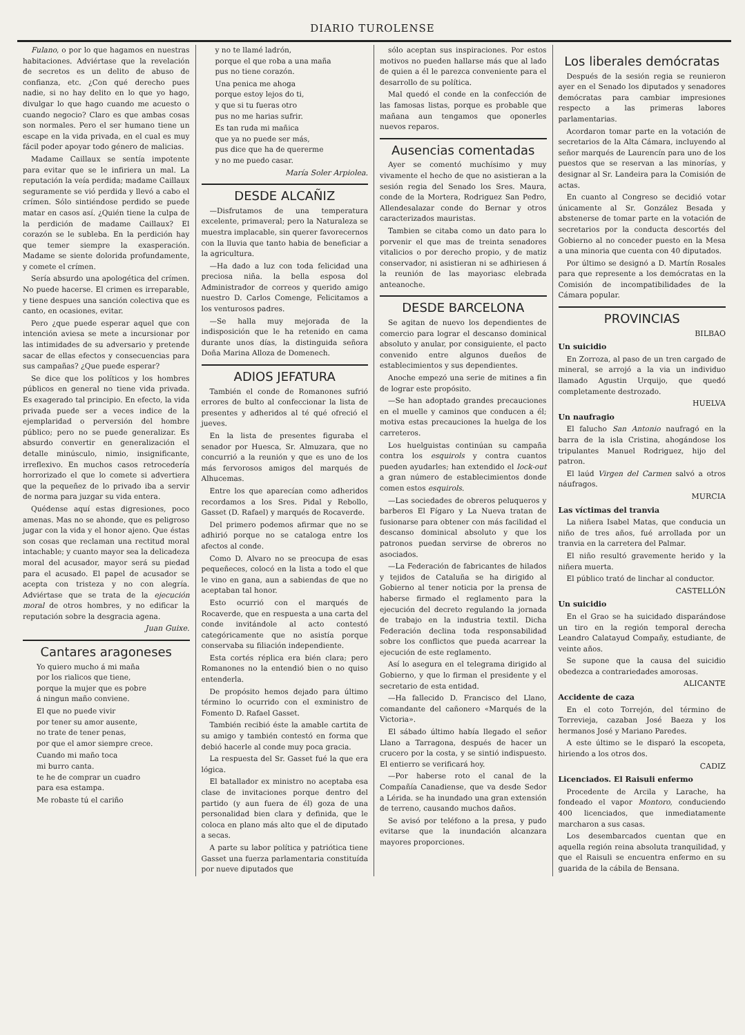DIARIO TUROLENSE
Fulano, o por lo que hagamos en nuestras habitaciones. Adviértase que la revelación de secretos es un delito de abuso de confianza, etc. ¿Con qué derecho pues nadie, si no hay delito en lo que yo hago, divulgar lo que hago cuando me acuesto o cuando negocio? Claro es que ambas cosas son normales. Pero el ser humano tiene un escape en la vida privada, en el cual es muy fácil poder apoyar todo género de malicias.
Madame Caillaux se sentía impotente para evitar que se le infiriera un mal. La reputación la veía perdida; madame Caillaux seguramente se vió perdida y llevó a cabo el crímen. Sólo sintiéndose perdido se puede matar en casos así. ¿Quién tiene la culpa de la perdición de madame Caillaux? El corazón se le subleba. En la perdición hay que temer siempre la exasperación. Madame se siente dolorida profundamente, y comete el crímen.
Sería absurdo una apologética del crímen. No puede hacerse. El crimen es irreparable, y tiene despues una sanción colectiva que es canto, en ocasiones, evitar.
Pero ¿que puede esperar aquel que con intención aviesa se mete a incursionar por las intimidades de su adversario y pretende sacar de ellas efectos y consecuencias para sus campañas? ¿Que puede esperar?
Se dice que los políticos y los hombres públicos en general no tiene vida privada. Es exagerado tal principio. En efecto, la vida privada puede ser a veces indice de la ejemplaridad o perversión del hombre público; pero no se puede generalizar. Es absurdo convertir en generalización el detalle minúsculo, nimio, insignificante, irreflexivo. En muchos casos retrocedería horrorizado el que lo comete si advertiera que la pequeñez de lo privado iba a servir de norma para juzgar su vida entera.
Quédense aquí estas digresiones, poco amenas. Mas no se ahonde, que es peligroso jugar con la vida y el honor ajeno. Que éstas son cosas que reclaman una rectitud moral intachable; y cuanto mayor sea la delicadeza moral del acusador, mayor será su piedad para el acusado. El papel de acusador se acepta con tristeza y no con alegría. Adviértase que se trata de la ejecución moral de otros hombres, y no edificar la reputación sobre la desgracia agena.
Juan Guixe.
Cantares aragoneses
Yo quiero mucho á mi maña
por los rialicos que tiene,
porque la mujer que es pobre
á ningun maño conviene.
El que no puede vivir
por tener su amor ausente,
no trate de tener penas,
por que el amor siempre crece.
Cuando mi maño toca
mi burro canta.
te he de comprar un cuadro
para esa estampa.
Me robaste tú el cariño
y no te llamé ladrón,
porque el que roba a una maña
pus no tiene corazón.
Una penica me ahoga
porque estoy lejos do ti,
y que si tu fueras otro
pus no me harias sufrir.
Es tan ruda mi mañica
que ya no puede ser más,
pus dice que ha de quererme
y no me puedo casar.
María Soler Arpiolea.
DESDE ALCAÑIZ
—Disfrutamos de una temperatura excelente, primaveral; pero la Naturaleza se muestra implacable, sin querer favorecernos con la lluvia que tanto habia de beneficiar a la agricultura.
—Ha dado a luz con toda felicidad una preciosa niña. la bella esposa dol Administrador de correos y querido amigo nuestro D. Carlos Comenge, Felicitamos a los venturosos padres.
—Se halla muy mejorada de la indisposición que le ha retenido en cama durante unos días, la distinguida señora Doña Marina Alloza de Domenech.
ADIOS JEFATURA
También el conde de Romanones sufrió errores de bulto al confeccionar la lista de presentes y adheridos al té qué ofreció el jueves.
En la lista de presentes figuraba el senador por Huesca, Sr. Almuzara, que no concurrió a la reunión y que es uno de los más fervorosos amigos del marqués de Alhucemas.
Entre los que aparecían como adheridos recordamos a los Sres. Pidal y Rebollo, Gasset (D. Rafael) y marqués de Rocaverde.
Del primero podemos afirmar que no se adhirió porque no se cataloga entre los afectos al conde.
Como D. Alvaro no se preocupa de esas pequeñeces, colocó en la lista a todo el que le vino en gana, aun a sabiendas de que no aceptaban tal honor.
Esto ocurrió con el marqués de Rocaverde, que en respuesta a una carta del conde invitándole al acto contestó categóricamente que no asistía porque conservaba su filiación independiente.
Esta cortés réplica era bién clara; pero Romanones no la entendió bien o no quiso entenderla.
De propósito hemos dejado para último término lo ocurrido con el exministro de Fomento D. Rafael Gasset.
También recibió éste la amable cartita de su amigo y también contestó en forma que debió hacerle al conde muy poca gracia.
La respuesta del Sr. Gasset fué la que era lógica.
El batallador ex ministro no aceptaba esa clase de invitaciones porque dentro del partido (y aun fuera de él) goza de una personalidad bien clara y definida, que le coloca en plano más alto que el de diputado a secas.
A parte su labor política y patriótica tiene Gasset una fuerza parlamentaria constituída por nueve diputados que
sólo aceptan sus inspiraciones. Por estos motivos no pueden hallarse más que al lado de quien a él le parezca conveniente para el desarrollo de su política.
Mal quedó el conde en la confección de las famosas listas, porque es probable que mañana aun tengamos que oponerles nuevos reparos.
Ausencias comentadas
Ayer se comentó muchísimo y muy vivamente el hecho de que no asistieran a la sesión regia del Senado los Sres. Maura, conde de la Mortera, Rodriguez San Pedro, Allendesalazar conde do Bernar y otros caracterizados mauristas.
Tambien se citaba como un dato para lo porvenir el que mas de treinta senadores vitalicios o por derecho propio, y de matiz conservador, ni asistieran ni se adhiriesen á la reunión de las mayoriasc elebrada anteanoche.
DESDE BARCELONA
Se agitan de nuevo los dependientes de comercio para lograr el descanso dominical absoluto y anular, por consiguiente, el pacto convenido entre algunos dueños de establecimientos y sus dependientes.
Anoche empezó una serie de mitines a fin de lograr este propósito.
—Se han adoptado grandes precauciones en el muelle y caminos que conducen a él; motiva estas precauciones la huelga de los carreteros.
Los huelguistas continúan su campaña contra los esquirols y contra cuantos pueden ayudarles; han extendido el lock-out a gran número de establecimientos donde comen estos esquirols.
—Las sociedades de obreros peluqueros y barberos El Fígaro y La Nueva tratan de fusionarse para obtener con más facilidad el descanso dominical absoluto y que los patronos puedan servirse de obreros no asociados.
—La Federación de fabricantes de hilados y tejidos de Cataluña se ha dirigido al Gobierno al tener noticia por la prensa de haberse firmado el reglamento para la ejecución del decreto regulando la jornada de trabajo en la industria textil. Dicha Federación declina toda responsabilidad sobre los conflictos que pueda acarrear la ejecución de este reglamento.
Así lo asegura en el telegrama dirigido al Gobierno, y que lo firman el presidente y el secretario de esta entidad.
—Ha fallecido D. Francisco del Llano, comandante del cañonero «Marqués de la Victoria».
El sábado último había llegado el señor Llano a Tarragona, después de hacer un crucero por la costa, y se sintió indispuesto. El entierro se verificará hoy.
—Por haberse roto el canal de la Compañía Canadiense, que va desde Sedor a Lérida. se ha inundado una gran extensión de terreno, causando muchos daños.
Se avisó por teléfono a la presa, y pudo evitarse que la inundación alcanzara mayores proporciones.
Los liberales demócratas
Después de la sesión regia se reunieron ayer en el Senado los diputados y senadores demócratas para cambiar impresiones respecto a las primeras labores parlamentarias.
Acordaron tomar parte en la votación de secretarios de la Alta Cámara, incluyendo al señor marqués de Laurencín para uno de los puestos que se reservan a las minorías, y designar al Sr. Landeira para la Comisión de actas.
En cuanto al Congreso se decidió votar únicamente al Sr. González Besada y abstenerse de tomar parte en la votación de secretarios por la conducta descortés del Gobierno al no conceder puesto en la Mesa a una minoria que cuenta con 40 diputados.
Por último se designó a D. Martín Rosales para que represente a los demócratas en la Comisión de incompatibilidades de la Cámara popular.
PROVINCIAS
BILBAO
Un suicidio
En Zorroza, al paso de un tren cargado de mineral, se arrojó a la via un individuo llamado Agustin Urquijo, que quedó completamente destrozado.
HUELVA
Un naufragio
El falucho San Antonio naufragó en la barra de la isla Cristina, ahogándose los tripulantes Manuel Rodriguez, hijo del patron.
El laúd Virgen del Carmen salvó a otros náufragos.
MURCIA
Las víctimas del tranvia
La niñera Isabel Matas, que conducia un niño de tres años, fué arrollada por un tranvia en la carretera del Palmar.
El niño resultó gravemente herido y la niñera muerta.
El público trató de linchar al conductor.
CASTELLÓN
Un suicidio
En el Grao se ha suicidado disparándose un tiro en la región temporal derecha Leandro Calatayud Compañy, estudiante, de veinte años.
Se supone que la causa del suicidio obedezca a contrariedades amorosas.
ALICANTE
Accidente de caza
En el coto Torrejón, del término de Torrevieja, cazaban José Baeza y los hermanos José y Mariano Paredes.
A este último se le disparó la escopeta, hiriendo a los otros dos.
CADIZ
Licenciados. El Raisuli enfermo
Procedente de Arcila y Larache, ha fondeado el vapor Montoro, conduciendo 400 licenciados, que inmediatamente marcharon a sus casas.
Los desembarcados cuentan que en aquella región reina absoluta tranquilidad, y que el Raisuli se encuentra enfermo en su guarida de la cábila de Bensana.